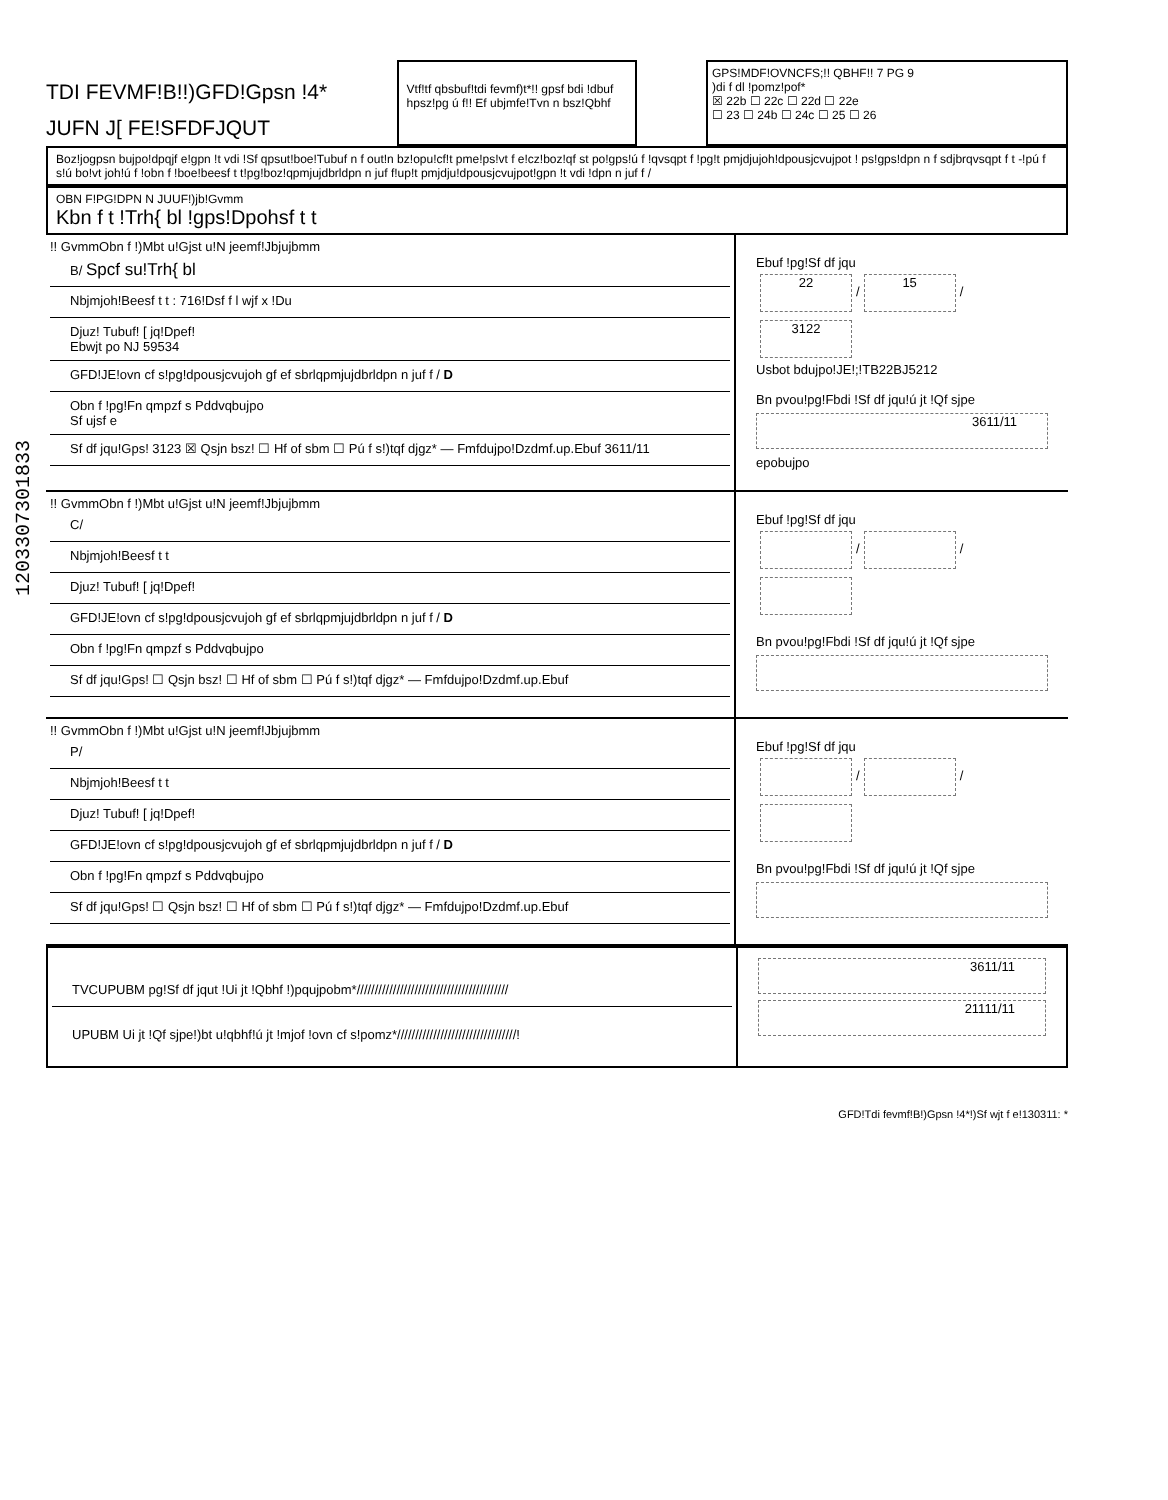1203307301833
TDI FEVMF!B!!)GFD!Gpsn !4*
JUFN J[ FE!SFDFJQUT
Vtf!tf qbsbuf!tdi fevmf)t*!! gpsf bdi !dbuf hpsz!pg ú f!! Ef ubjmfe!Tvn n bsz!Qbhf
GPS!MDF!OVNCFS;!! QBHF!! 7 PG 9
)di f dl !pomz!pof*
☒ 22b ☐ 22c ☐ 22d ☐ 22e
☐ 23 ☐ 24b ☐ 24c ☐ 25 ☐ 26
Boz!jogpsn bujpo!dpqjf e!gpn !t vdi !Sf qpsut!boe!Tubuf n f out!n bz!opu!cf!t pme!ps!vt f e!cz!boz!qf st po!gps!ú f !qvsqpt f !pg!t pmjdjujoh!dpousjcvujpot ! ps!gps!dpn n f sdjbrqvsqpt f t -!pú f s!ú bo!vt joh!ú f !obn f !boe!beesf t t!pg!boz!qpmjujdbrldpn n juf f!up!t pmjdju!dpousjcvujpot!gpn !t vdi !dpn n juf f /
OBN F!PG!DPN N JUUF!)jb!Gvmm
Kbn f t !Trh{ bl !gps!Dpohsf t t
!! GvmmObn f !)Mbt u!Gjst u!N jeemf!Jbjujbmm
B/ Spcf su!Trh{ bl
Nbjmjoh!Beesf t t : 716!Dsf f l wjf x !Du
Djuz! Tubuf! [ jq!Dpef!
Ebwjt po NJ 59534
GFD!JE!ovn cf s!pg!dpousjcvujoh gf ef sbrlqpmjujdbrldpn n juf f / D
Obn f !pg!Fn qmpzf s Pddvqbujpo
Sf ujsf e
Sf df jqu!Gps! 3123 ☒ Qsjn bsz! ☐ Hf of sbm ☐ Pú f s!)tqf djgz* — Fmfdujpo!Dzdmf.up.Ebuf 3611/11
Ebuf !pg!Sf df jqu
22 / 15 / 3122
Usbot bdujpo!JE!;!TB22BJ5212
Bn pvou!pg!Fbdi !Sf df jqu!ú jt !Qf sjpe
3611/11
epobujpo
!! GvmmObn f !)Mbt u!Gjst u!N jeemf!Jbjujbmm
C/
Nbjmjoh!Beesf t t
Djuz! Tubuf! [ jq!Dpef!
GFD!JE!ovn cf s!pg!dpousjcvujoh gf ef sbrlqpmjujdbrldpn n juf f / D
Obn f !pg!Fn qmpzf s Pddvqbujpo
Sf df jqu!Gps! ☐ Qsjn bsz! ☐ Hf of sbm ☐ Pú f s!)tqf djgz* — Fmfdujpo!Dzdmf.up.Ebuf
Ebuf !pg!Sf df jqu
/ /
Bn pvou!pg!Fbdi !Sf df jqu!ú jt !Qf sjpe
!! GvmmObn f !)Mbt u!Gjst u!N jeemf!Jbjujbmm
P/
Nbjmjoh!Beesf t t
Djuz! Tubuf! [ jq!Dpef!
GFD!JE!ovn cf s!pg!dpousjcvujoh gf ef sbrlqpmjujdbrldpn n juf f / D
Obn f !pg!Fn qmpzf s Pddvqbujpo
Sf df jqu!Gps! ☐ Qsjn bsz! ☐ Hf of sbm ☐ Pú f s!)tqf djgz* — Fmfdujpo!Dzdmf.up.Ebuf
Ebuf !pg!Sf df jqu
/ /
Bn pvou!pg!Fbdi !Sf df jqu!ú jt !Qf sjpe
TVCUPUBM pg!Sf df jqut !Ui jt !Qbhf !)pqujpobm*//////////////////////////////////////////
UPUBM Ui jt !Qf sjpe!)bt u!qbhf!ú jt !mjof !ovn cf s!pomz*/////////////////////////////////!
3611/11
21111/11
GFD!Tdi fevmf!B!)Gpsn !4*!)Sf wjt f e!130311: *